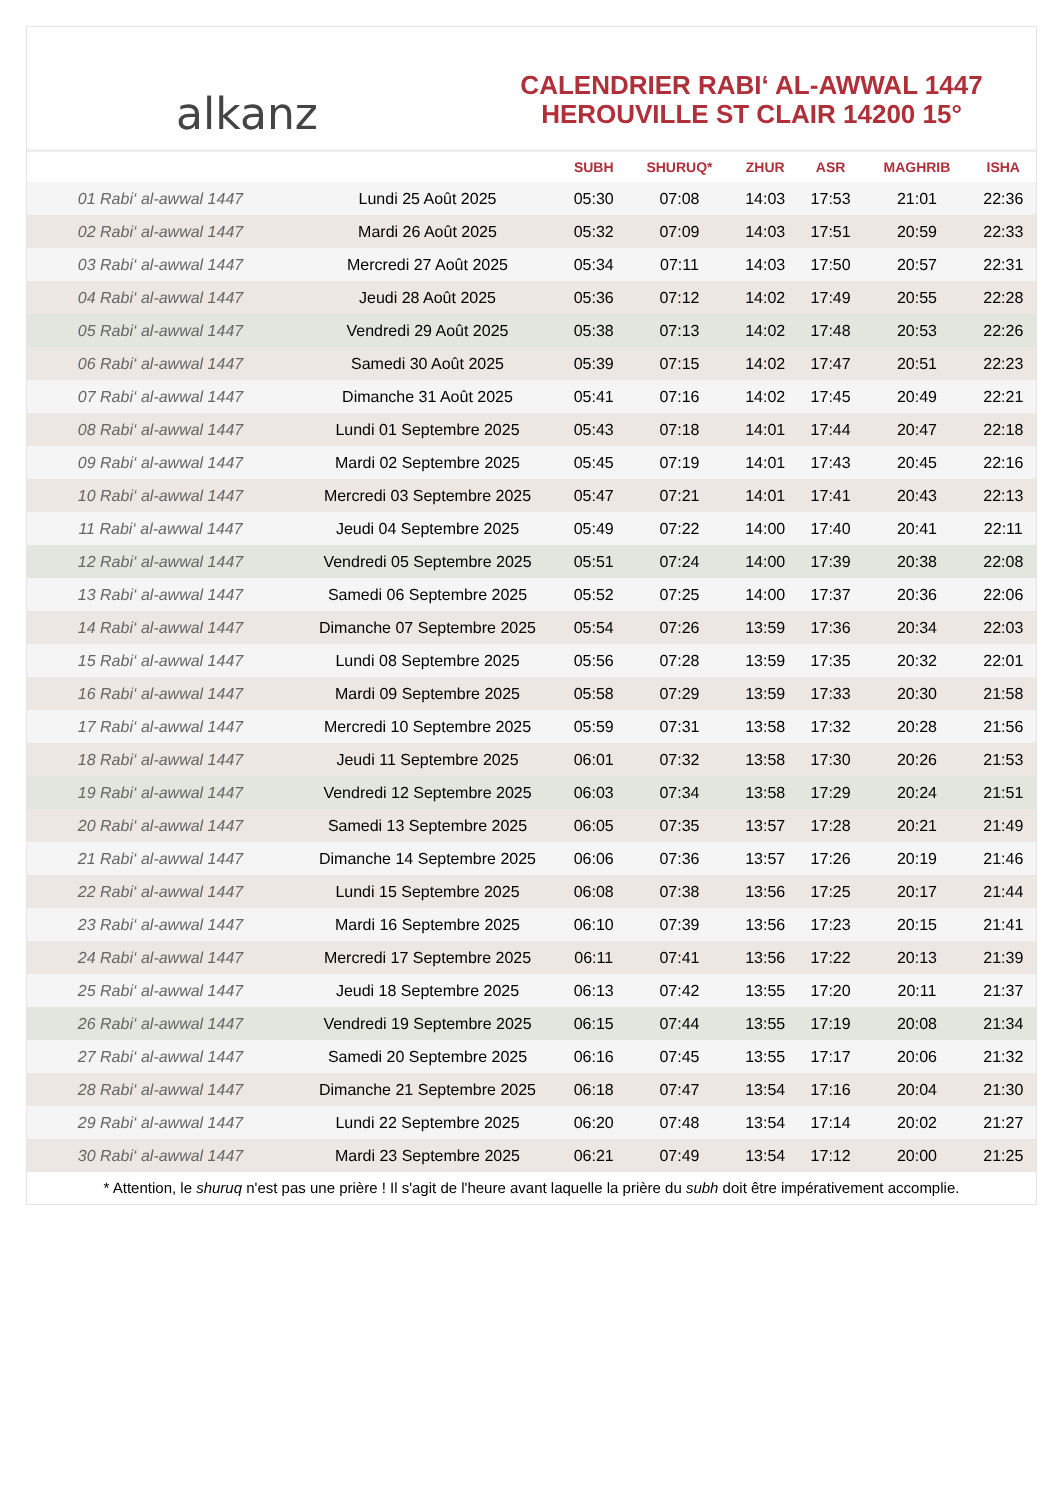alkanz
CALENDRIER RABI‘ AL-AWWAL 1447
HEROUVILLE ST CLAIR 14200 15°
| | | SUBH | SHURUQ* | ZHUR | ASR | MAGHRIB | ISHA |
| --- | --- | --- | --- | --- | --- | --- | --- |
| 01 Rabi‘ al-awwal 1447 | Lundi 25 Août 2025 | 05:30 | 07:08 | 14:03 | 17:53 | 21:01 | 22:36 |
| 02 Rabi‘ al-awwal 1447 | Mardi 26 Août 2025 | 05:32 | 07:09 | 14:03 | 17:51 | 20:59 | 22:33 |
| 03 Rabi‘ al-awwal 1447 | Mercredi 27 Août 2025 | 05:34 | 07:11 | 14:03 | 17:50 | 20:57 | 22:31 |
| 04 Rabi‘ al-awwal 1447 | Jeudi 28 Août 2025 | 05:36 | 07:12 | 14:02 | 17:49 | 20:55 | 22:28 |
| 05 Rabi‘ al-awwal 1447 | Vendredi 29 Août 2025 | 05:38 | 07:13 | 14:02 | 17:48 | 20:53 | 22:26 |
| 06 Rabi‘ al-awwal 1447 | Samedi 30 Août 2025 | 05:39 | 07:15 | 14:02 | 17:47 | 20:51 | 22:23 |
| 07 Rabi‘ al-awwal 1447 | Dimanche 31 Août 2025 | 05:41 | 07:16 | 14:02 | 17:45 | 20:49 | 22:21 |
| 08 Rabi‘ al-awwal 1447 | Lundi 01 Septembre 2025 | 05:43 | 07:18 | 14:01 | 17:44 | 20:47 | 22:18 |
| 09 Rabi‘ al-awwal 1447 | Mardi 02 Septembre 2025 | 05:45 | 07:19 | 14:01 | 17:43 | 20:45 | 22:16 |
| 10 Rabi‘ al-awwal 1447 | Mercredi 03 Septembre 2025 | 05:47 | 07:21 | 14:01 | 17:41 | 20:43 | 22:13 |
| 11 Rabi‘ al-awwal 1447 | Jeudi 04 Septembre 2025 | 05:49 | 07:22 | 14:00 | 17:40 | 20:41 | 22:11 |
| 12 Rabi‘ al-awwal 1447 | Vendredi 05 Septembre 2025 | 05:51 | 07:24 | 14:00 | 17:39 | 20:38 | 22:08 |
| 13 Rabi‘ al-awwal 1447 | Samedi 06 Septembre 2025 | 05:52 | 07:25 | 14:00 | 17:37 | 20:36 | 22:06 |
| 14 Rabi‘ al-awwal 1447 | Dimanche 07 Septembre 2025 | 05:54 | 07:26 | 13:59 | 17:36 | 20:34 | 22:03 |
| 15 Rabi‘ al-awwal 1447 | Lundi 08 Septembre 2025 | 05:56 | 07:28 | 13:59 | 17:35 | 20:32 | 22:01 |
| 16 Rabi‘ al-awwal 1447 | Mardi 09 Septembre 2025 | 05:58 | 07:29 | 13:59 | 17:33 | 20:30 | 21:58 |
| 17 Rabi‘ al-awwal 1447 | Mercredi 10 Septembre 2025 | 05:59 | 07:31 | 13:58 | 17:32 | 20:28 | 21:56 |
| 18 Rabi‘ al-awwal 1447 | Jeudi 11 Septembre 2025 | 06:01 | 07:32 | 13:58 | 17:30 | 20:26 | 21:53 |
| 19 Rabi‘ al-awwal 1447 | Vendredi 12 Septembre 2025 | 06:03 | 07:34 | 13:58 | 17:29 | 20:24 | 21:51 |
| 20 Rabi‘ al-awwal 1447 | Samedi 13 Septembre 2025 | 06:05 | 07:35 | 13:57 | 17:28 | 20:21 | 21:49 |
| 21 Rabi‘ al-awwal 1447 | Dimanche 14 Septembre 2025 | 06:06 | 07:36 | 13:57 | 17:26 | 20:19 | 21:46 |
| 22 Rabi‘ al-awwal 1447 | Lundi 15 Septembre 2025 | 06:08 | 07:38 | 13:56 | 17:25 | 20:17 | 21:44 |
| 23 Rabi‘ al-awwal 1447 | Mardi 16 Septembre 2025 | 06:10 | 07:39 | 13:56 | 17:23 | 20:15 | 21:41 |
| 24 Rabi‘ al-awwal 1447 | Mercredi 17 Septembre 2025 | 06:11 | 07:41 | 13:56 | 17:22 | 20:13 | 21:39 |
| 25 Rabi‘ al-awwal 1447 | Jeudi 18 Septembre 2025 | 06:13 | 07:42 | 13:55 | 17:20 | 20:11 | 21:37 |
| 26 Rabi‘ al-awwal 1447 | Vendredi 19 Septembre 2025 | 06:15 | 07:44 | 13:55 | 17:19 | 20:08 | 21:34 |
| 27 Rabi‘ al-awwal 1447 | Samedi 20 Septembre 2025 | 06:16 | 07:45 | 13:55 | 17:17 | 20:06 | 21:32 |
| 28 Rabi‘ al-awwal 1447 | Dimanche 21 Septembre 2025 | 06:18 | 07:47 | 13:54 | 17:16 | 20:04 | 21:30 |
| 29 Rabi‘ al-awwal 1447 | Lundi 22 Septembre 2025 | 06:20 | 07:48 | 13:54 | 17:14 | 20:02 | 21:27 |
| 30 Rabi‘ al-awwal 1447 | Mardi 23 Septembre 2025 | 06:21 | 07:49 | 13:54 | 17:12 | 20:00 | 21:25 |
* Attention, le shuruq n'est pas une prière ! Il s'agit de l'heure avant laquelle la prière du subh doit être impérativement accomplie.